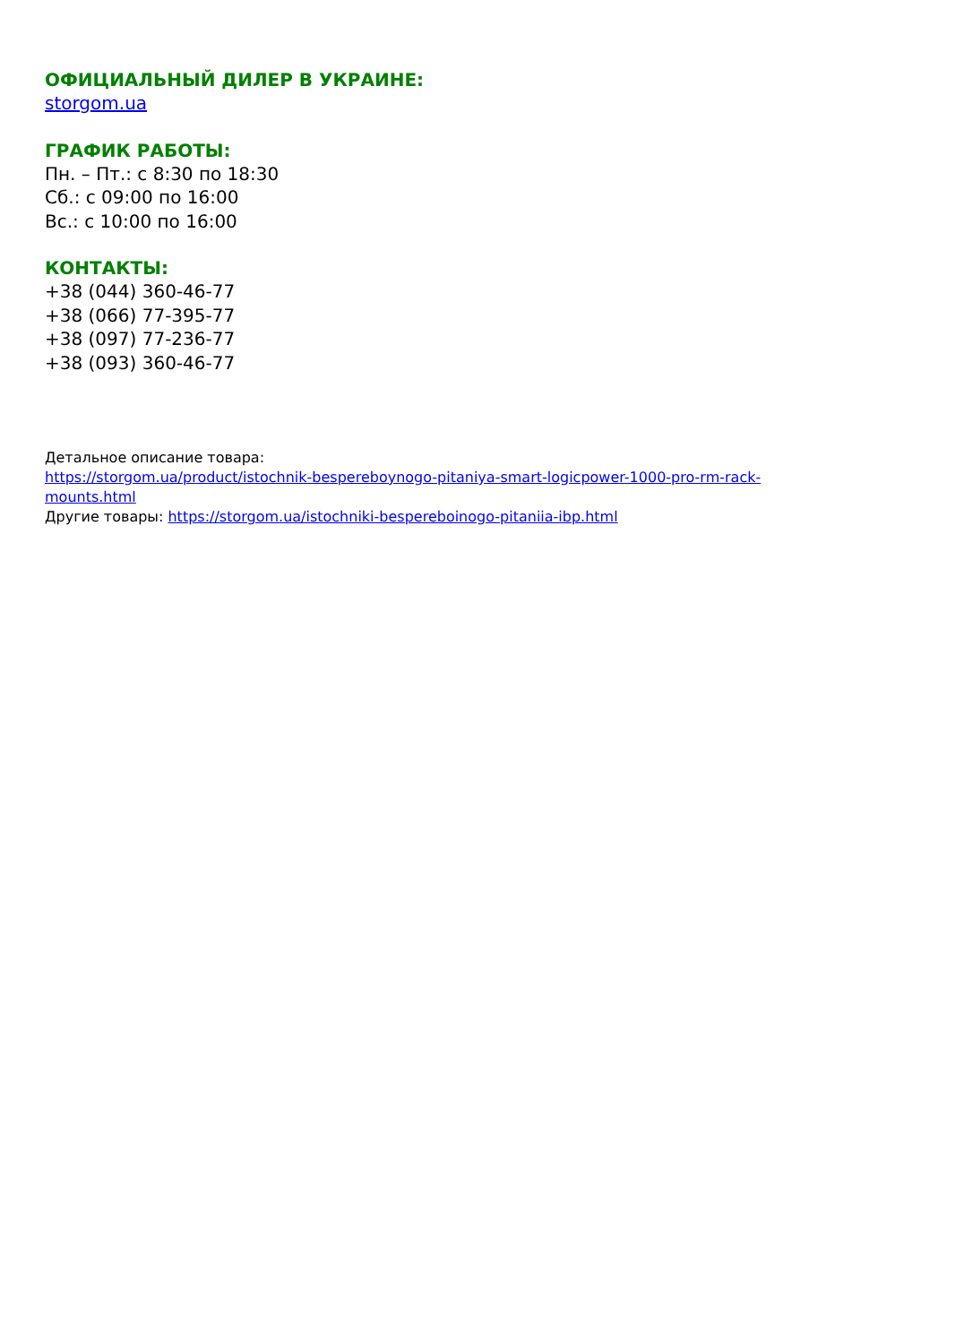ОФИЦИАЛЬНЫЙ ДИЛЕР В УКРАИНЕ:
storgom.ua
ГРАФИК РАБОТЫ:
Пн. – Пт.: с 8:30 по 18:30
Сб.: с 09:00 по 16:00
Вс.: с 10:00 по 16:00
КОНТАКТЫ:
+38 (044) 360-46-77
+38 (066) 77-395-77
+38 (097) 77-236-77
+38 (093) 360-46-77
Детальное описание товара:
https://storgom.ua/product/istochnik-bespereboynogo-pitaniya-smart-logicpower-1000-pro-rm-rack-mounts.html
Другие товары: https://storgom.ua/istochniki-bespereboinogo-pitaniia-ibp.html